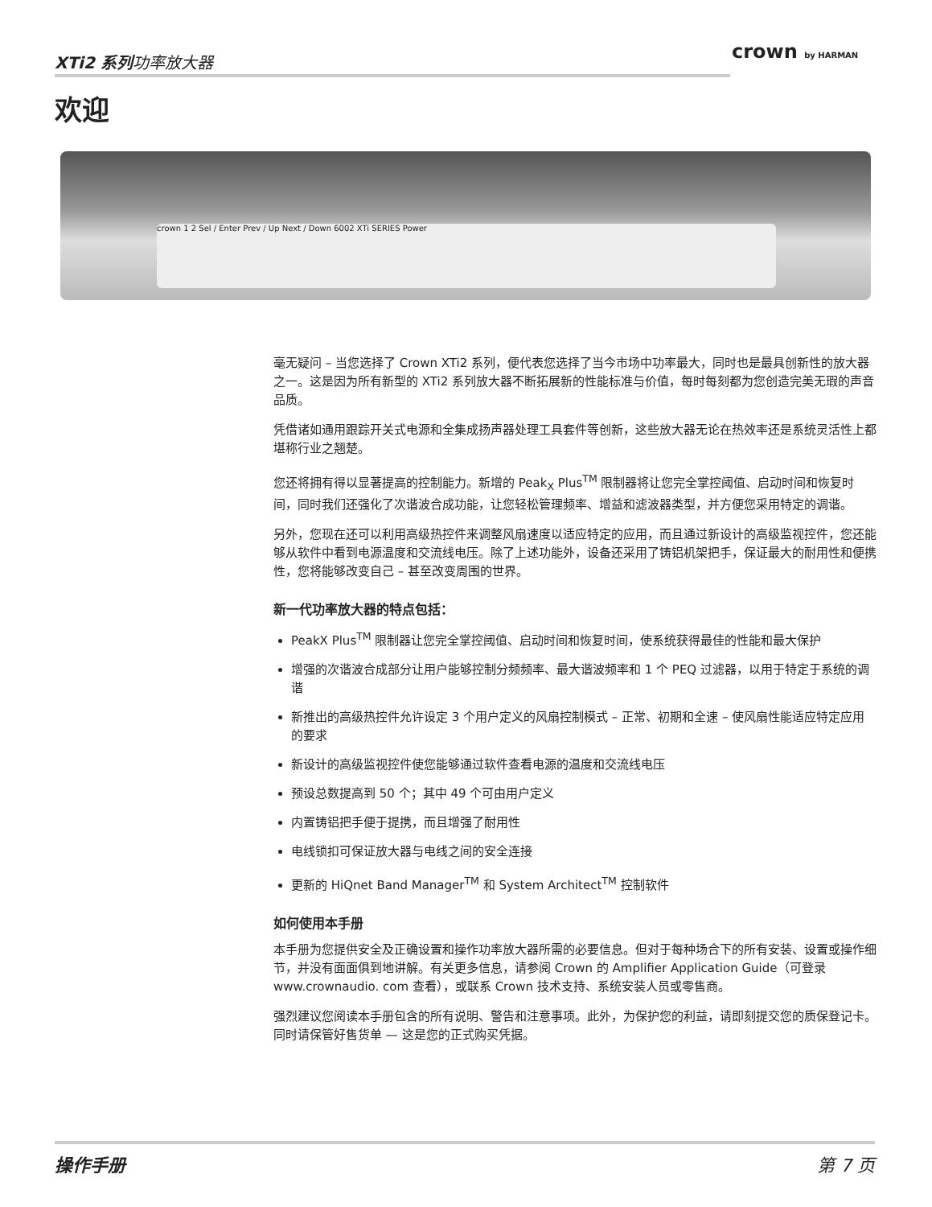XTi2 系列功率放大器 crown by HARMAN
欢迎
crown 1 2 Sel / Enter Prev / Up Next / Down 6002 XTi SERIES Power
毫无疑问 – 当您选择了 Crown XTi2 系列，便代表您选择了当今市场中功率最大，同时也是最具创新性的放大器之一。这是因为所有新型的 XTi2 系列放大器不断拓展新的性能标准与价值，每时每刻都为您创造完美无瑕的声音品质。
凭借诸如通用跟踪开关式电源和全集成扬声器处理工具套件等创新，这些放大器无论在热效率还是系统灵活性上都堪称行业之翘楚。
您还将拥有得以显著提高的控制能力。新增的 Peak<sub>X</sub> Plus<sup>TM</sup> 限制器将让您完全掌控阈值、启动时间和恢复时间，同时我们还强化了次谐波合成功能，让您轻松管理频率、增益和滤波器类型，并方便您采用特定的调谐。
另外，您现在还可以利用高级热控件来调整风扇速度以适应特定的应用，而且通过新设计的高级监视控件，您还能够从软件中看到电源温度和交流线电压。除了上述功能外，设备还采用了铸铝机架把手，保证最大的耐用性和便携性，您将能够改变自己 – 甚至改变周围的世界。
新一代功率放大器的特点包括：
PeakX Plus<sup>TM</sup> 限制器让您完全掌控阈值、启动时间和恢复时间，使系统获得最佳的性能和最大保护
增强的次谐波合成部分让用户能够控制分频频率、最大谐波频率和 1 个 PEQ 过滤器，以用于特定于系统的调谐
新推出的高级热控件允许设定 3 个用户定义的风扇控制模式 – 正常、初期和全速 – 使风扇性能适应特定应用的要求
新设计的高级监视控件使您能够通过软件查看电源的温度和交流线电压
预设总数提高到 50 个；其中 49 个可由用户定义
内置铸铝把手便于提携，而且增强了耐用性
电线锁扣可保证放大器与电线之间的安全连接
更新的 HiQnet Band Manager<sup>TM</sup> 和 System Architect<sup>TM</sup> 控制软件
如何使用本手册
本手册为您提供安全及正确设置和操作功率放大器所需的必要信息。但对于每种场合下的所有安装、设置或操作细节，并没有面面俱到地讲解。有关更多信息，请参阅 Crown 的 Amplifier Application Guide（可登录 www.crownaudio. com 查看），或联系 Crown 技术支持、系统安装人员或零售商。
强烈建议您阅读本手册包含的所有说明、警告和注意事项。此外，为保护您的利益，请即刻提交您的质保登记卡。同时请保管好售货单 — 这是您的正式购买凭据。
操作手册 第 7 页